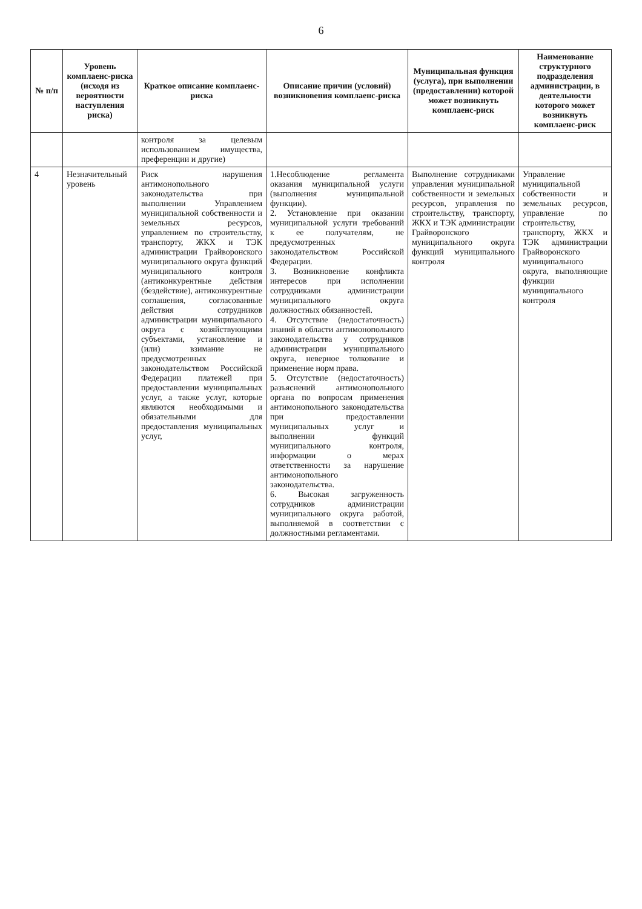6
| № п/п | Уровень комплаенс-риска (исходя из вероятности наступления риска) | Краткое описание комплаенс-риска | Описание причин (условий) возникновения комплаенс-риска | Муниципальная функция (услуга), при выполнении (предоставлении) которой может возникнуть комплаенс-риск | Наименование структурного подразделения администрации, в деятельности которого может возникнуть комплаенс-риск |
| --- | --- | --- | --- | --- | --- |
| | | контроля за целевым использованием имущества, преференции и другие) | | | |
| 4 | Незначительный уровень | Риск нарушения антимонопольного законодательства при выполнении Управлением муниципальной собственности и земельных ресурсов, управлением по строительству, транспорту, ЖКХ и ТЭК администрации Грайворонского муниципального округа функций муниципального контроля (антиконкурентные действия (бездействие), антиконкурентные соглашения, согласованные действия сотрудников администрации муниципального округа с хозяйствующими субъектами, установление и (или) взимание не предусмотренных законодательством Российской Федерации платежей при предоставлении муниципальных услуг, а также услуг, которые являются необходимыми и обязательными для предоставления муниципальных услуг, | 1.Несоблюдение регламента оказания муниципальной услуги (выполнения муниципальной функции). 2. Установление при оказании муниципальной услуги требований к ее получателям, не предусмотренных законодательством Российской Федерации. 3. Возникновение конфликта интересов при исполнении сотрудниками администрации муниципального округа должностных обязанностей. 4. Отсутствие (недостаточность) знаний в области антимонопольного законодательства у сотрудников администрации муниципального округа, неверное толкование и применение норм права. 5. Отсутствие (недостаточность) разъяснений антимонопольного органа по вопросам применения антимонопольного законодательства при предоставлении муниципальных услуг и выполнении функций муниципального контроля, информации о мерах ответственности за нарушение антимонопольного законодательства. 6. Высокая загруженность сотрудников администрации муниципального округа работой, выполняемой в соответствии с должностными регламентами. | Выполнение сотрудниками управления муниципальной собственности и земельных ресурсов, управления по строительству, транспорту, ЖКХ и ТЭК администрации Грайворонского муниципального округа функций муниципального контроля | Управление муниципальной собственности и земельных ресурсов, управление по строительству, транспорту, ЖКХ и ТЭК администрации Грайворонского муниципального округа, выполняющие функции муниципального контроля |